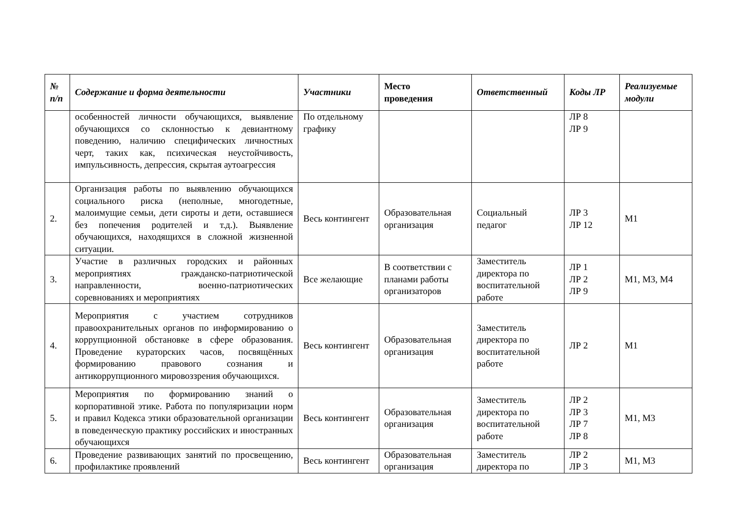| № п/п | Содержание и форма деятельности | Участники | Место проведения | Ответственный | Коды ЛР | Реализуемые модули |
| --- | --- | --- | --- | --- | --- | --- |
| | особенностей личности обучающихся, выявление обучающихся со склонностью к девиантному поведению, наличию специфических личностных черт, таких как, психическая неустойчивость, импульсивность, депрессия, скрытая аутоагрессия | По отдельному графику | | | ЛР 8 ЛР 9 | |
| 2. | Организация работы по выявлению обучающихся социального риска (неполные, многодетные, малоимущие семьи, дети сироты и дети, оставшиеся без попечения родителей и т.д.). Выявление обучающихся, находящихся в сложной жизненной ситуации. | Весь контингент | Образовательная организация | Социальный педагог | ЛР 3 ЛР 12 | М1 |
| 3. | Участие в различных городских и районных мероприятиях гражданско-патриотической направленности, военно-патриотических соревнованиях и мероприятиях | Все желающие | В соответствии с планами работы организаторов | Заместитель директора по воспитательной работе | ЛР 1 ЛР 2 ЛР 9 | М1, М3, М4 |
| 4. | Мероприятия с участием сотрудников правоохранительных органов по информированию о коррупционной обстановке в сфере образования. Проведение кураторских часов, посвящённых формированию правового сознания и антикоррупционного мировоззрения обучающихся. | Весь контингент | Образовательная организация | Заместитель директора по воспитательной работе | ЛР 2 | М1 |
| 5. | Мероприятия по формированию знаний о корпоративной этике. Работа по популяризации норм и правил Кодекса этики образовательной организации в поведенческую практику российских и иностранных обучающихся | Весь контингент | Образовательная организация | Заместитель директора по воспитательной работе | ЛР 2 ЛР 3 ЛР 7 ЛР 8 | М1, М3 |
| 6. | Проведение развивающих занятий по просвещению, профилактике проявлений | Весь контингент | Образовательная организация | Заместитель директора по | ЛР 2 ЛР 3 | М1, М3 |